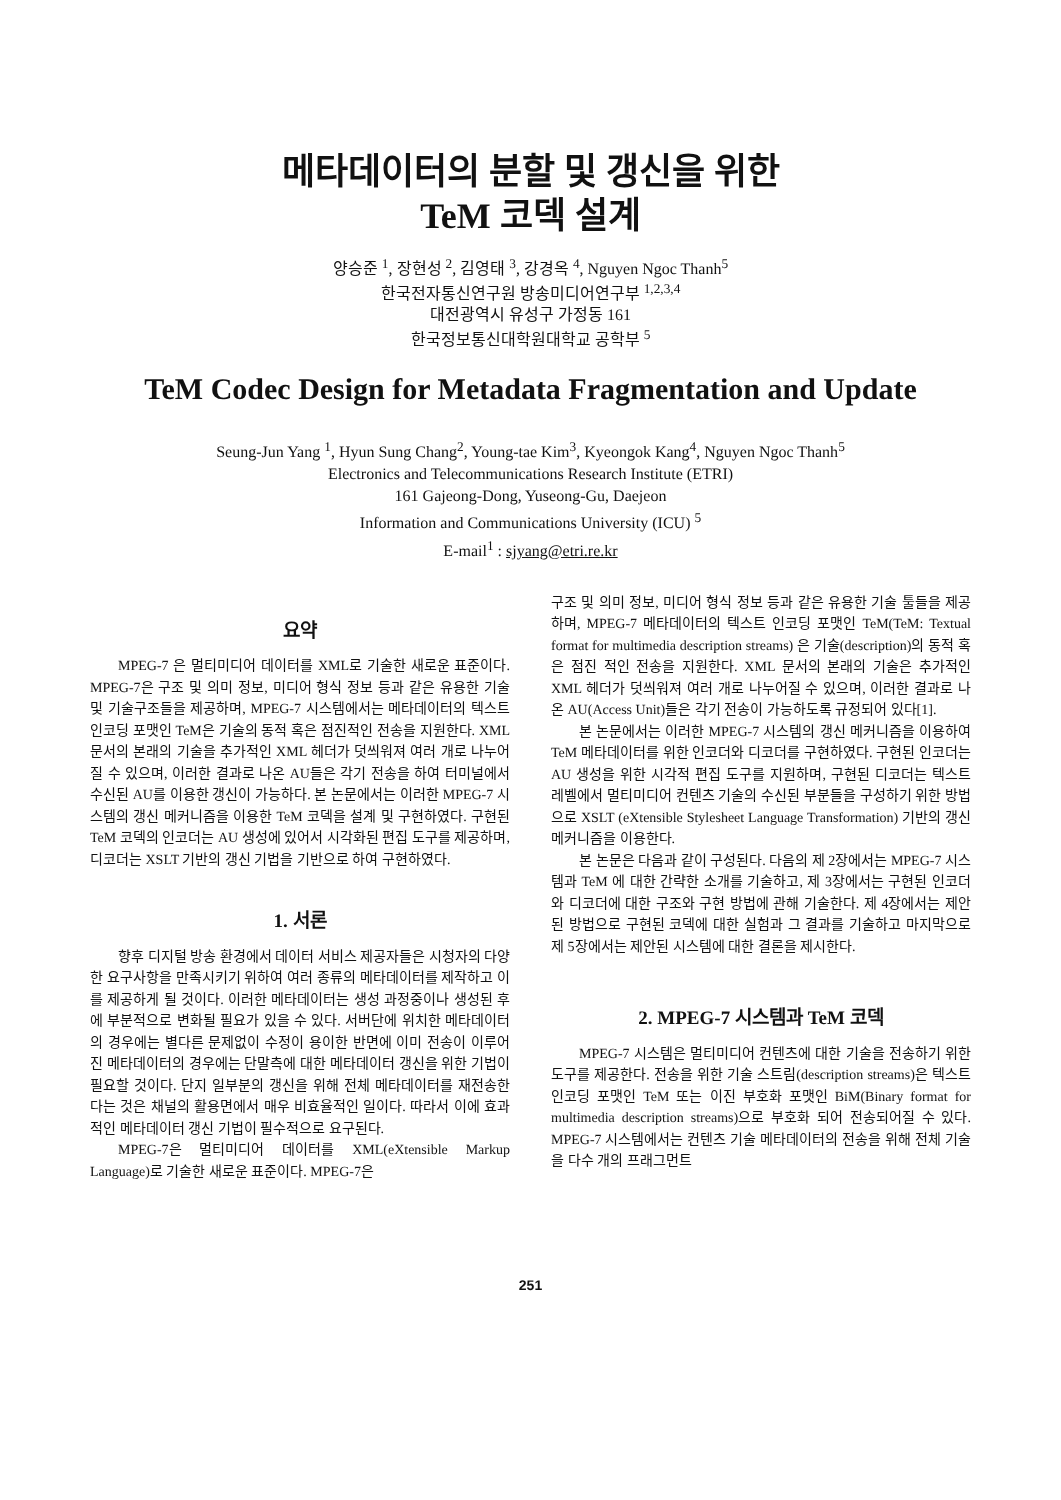메타데이터의 분할 및 갱신을 위한
TeM 코덱 설계
양승준 <sup>1</sup>, 장현성 <sup>2</sup>, 김영태 <sup>3</sup>, 강경옥 <sup>4</sup>, Nguyen Ngoc Thanh<sup>5</sup>
한국전자통신연구원 방송미디어연구부 <sup>1,2,3,4</sup>
대전광역시 유성구 가정동 161
한국정보통신대학원대학교 공학부 <sup>5</sup>
TeM Codec Design for Metadata Fragmentation and Update
Seung-Jun Yang <sup>1</sup>, Hyun Sung Chang<sup>2</sup>, Young-tae Kim<sup>3</sup>, Kyeongok Kang<sup>4</sup>, Nguyen Ngoc Thanh<sup>5</sup>
Electronics and Telecommunications Research Institute (ETRI)
161 Gajeong-Dong, Yuseong-Gu, Daejeon
Information and Communications University (ICU) <sup>5</sup>
E-mail<sup>1</sup> : sjyang@etri.re.kr
요약
MPEG-7 은 멀티미디어 데이터를 XML로 기술한 새로운 표준이다. MPEG-7은 구조 및 의미 정보, 미디어 형식 정보 등과 같은 유용한 기술 및 기술구조들을 제공하며, MPEG-7 시스템에서는 메타데이터의 텍스트 인코딩 포맷인 TeM은 기술의 동적 혹은 점진적인 전송을 지원한다. XML 문서의 본래의 기술을 추가적인 XML 헤더가 덧씌워져 여러 개로 나누어질 수 있으며, 이러한 결과로 나온 AU들은 각기 전송을 하여 터미널에서 수신된 AU를 이용한 갱신이 가능하다. 본 논문에서는 이러한 MPEG-7 시스템의 갱신 메커니즘을 이용한 TeM 코덱을 설계 및 구현하였다. 구현된 TeM 코덱의 인코더는 AU 생성에 있어서 시각화된 편집 도구를 제공하며, 디코더는 XSLT 기반의 갱신 기법을 기반으로 하여 구현하였다.
1. 서론
향후 디지털 방송 환경에서 데이터 서비스 제공자들은 시청자의 다양한 요구사항을 만족시키기 위하여 여러 종류의 메타데이터를 제작하고 이를 제공하게 될 것이다. 이러한 메타데이터는 생성 과정중이나 생성된 후에 부분적으로 변화될 필요가 있을 수 있다. 서버단에 위치한 메타데이터의 경우에는 별다른 문제없이 수정이 용이한 반면에 이미 전송이 이루어진 메타데이터의 경우에는 단말측에 대한 메타데이터 갱신을 위한 기법이 필요할 것이다. 단지 일부분의 갱신을 위해 전체 메타데이터를 재전송한다는 것은 채널의 활용면에서 매우 비효율적인 일이다. 따라서 이에 효과적인 메타데이터 갱신 기법이 필수적으로 요구된다.
MPEG-7은 멀티미디어 데이터를 XML(eXtensible Markup Language)로 기술한 새로운 표준이다. MPEG-7은
구조 및 의미 정보, 미디어 형식 정보 등과 같은 유용한 기술 툴들을 제공하며, MPEG-7 메타데이터의 텍스트 인코딩 포맷인 TeM(TeM: Textual format for multimedia description streams) 은 기술(description)의 동적 혹은 점진 적인 전송을 지원한다. XML 문서의 본래의 기술은 추가적인 XML 헤더가 덧씌워져 여러 개로 나누어질 수 있으며, 이러한 결과로 나온 AU(Access Unit)들은 각기 전송이 가능하도록 규정되어 있다[1].
본 논문에서는 이러한 MPEG-7 시스템의 갱신 메커니즘을 이용하여 TeM 메타데이터를 위한 인코더와 디코더를 구현하였다. 구현된 인코더는 AU 생성을 위한 시각적 편집 도구를 지원하며, 구현된 디코더는 텍스트 레벨에서 멀티미디어 컨텐츠 기술의 수신된 부분들을 구성하기 위한 방법으로 XSLT (eXtensible Stylesheet Language Transformation) 기반의 갱신 메커니즘을 이용한다.
본 논문은 다음과 같이 구성된다. 다음의 제 2장에서는 MPEG-7 시스템과 TeM 에 대한 간략한 소개를 기술하고, 제 3장에서는 구현된 인코더와 디코더에 대한 구조와 구현 방법에 관해 기술한다. 제 4장에서는 제안된 방법으로 구현된 코덱에 대한 실험과 그 결과를 기술하고 마지막으로 제 5장에서는 제안된 시스템에 대한 결론을 제시한다.
2. MPEG-7 시스템과 TeM 코덱
MPEG-7 시스템은 멀티미디어 컨텐츠에 대한 기술을 전송하기 위한 도구를 제공한다. 전송을 위한 기술 스트림(description streams)은 텍스트 인코딩 포맷인 TeM 또는 이진 부호화 포맷인 BiM(Binary format for multimedia description streams)으로 부호화 되어 전송되어질 수 있다. MPEG-7 시스템에서는 컨텐츠 기술 메타데이터의 전송을 위해 전체 기술을 다수 개의 프래그먼트
251